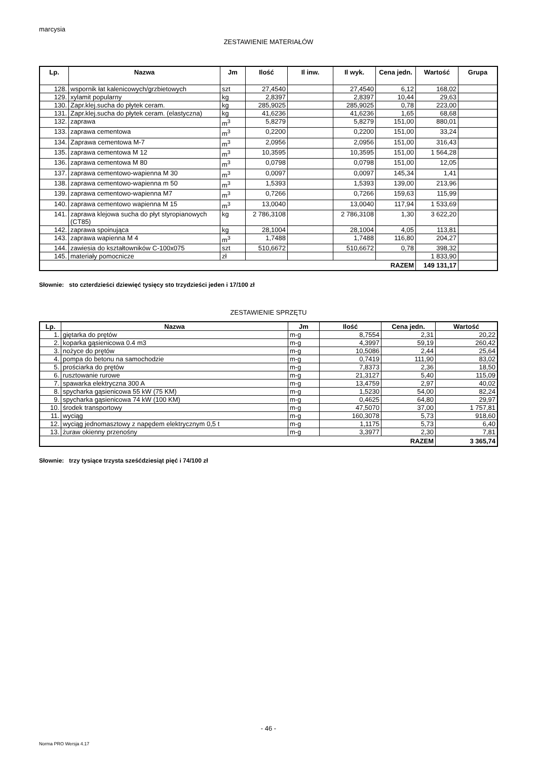marcysia
ZESTAWIENIE MATERIAŁÓW
| Lp. | Nazwa | Jm | Ilość | Il inw. | Il wyk. | Cena jedn. | Wartość | Grupa |
| --- | --- | --- | --- | --- | --- | --- | --- | --- |
| 128. | wspornik łat kalenicowych/grzbietowych | szt | 27,4540 | | 27,4540 | 6,12 | 168,02 | |
| 129. | xylamit popularny | kg | 2,8397 | | 2,8397 | 10,44 | 29,63 | |
| 130. | Zapr.klej.sucha do płytek ceram. | kg | 285,9025 | | 285,9025 | 0,78 | 223,00 | |
| 131. | Zapr.klej.sucha do płytek ceram. (elastyczna) | kg | 41,6236 | | 41,6236 | 1,65 | 68,68 | |
| 132. | zaprawa | m<sup>3</sup> | 5,8279 | | 5,8279 | 151,00 | 880,01 | |
| 133. | zaprawa cementowa | m<sup>3</sup> | 0,2200 | | 0,2200 | 151,00 | 33,24 | |
| 134. | Zaprawa cementowa M-7 | m<sup>3</sup> | 2,0956 | | 2,0956 | 151,00 | 316,43 | |
| 135. | zaprawa cementowa M 12 | m<sup>3</sup> | 10,3595 | | 10,3595 | 151,00 | 1 564,28 | |
| 136. | zaprawa cementowa M 80 | m<sup>3</sup> | 0,0798 | | 0,0798 | 151,00 | 12,05 | |
| 137. | zaprawa cementowo-wapienna M 30 | m<sup>3</sup> | 0,0097 | | 0,0097 | 145,34 | 1,41 | |
| 138. | zaprawa cementowo-wapienna m 50 | m<sup>3</sup> | 1,5393 | | 1,5393 | 139,00 | 213,96 | |
| 139. | zaprawa cementowo-wapienna M7 | m<sup>3</sup> | 0,7266 | | 0,7266 | 159,63 | 115,99 | |
| 140. | zaprawa cementowo wapienna M 15 | m<sup>3</sup> | 13,0040 | | 13,0040 | 117,94 | 1 533,69 | |
| 141. | zaprawa klejowa sucha do płyt styropianowych (CT85) | kg | 2 786,3108 | | 2 786,3108 | 1,30 | 3 622,20 | |
| 142. | zaprawa spoinująca | kg | 28,1004 | | 28,1004 | 4,05 | 113,81 | |
| 143. | zaprawa wapienna M 4 | m<sup>3</sup> | 1,7488 | | 1,7488 | 116,80 | 204,27 | |
| 144. | zawiesia do kształtowników C-100x075 | szt | 510,6672 | | 510,6672 | 0,78 | 398,32 | |
| 145. | materiały pomocnicze | zł | | | | | 1 833,90 | |
| RAZEM | | | | | | | 149 131,17 | |
Słownie: sto czterdzieści dziewięć tysięcy sto trzydzieści jeden i 17/100 zł
ZESTAWIENIE SPRZĘTU
| Lp. | Nazwa | Jm | Ilość | Cena jedn. | Wartość |
| --- | --- | --- | --- | --- | --- |
| 1. | giętarka do prętów | m-g | 8,7554 | 2,31 | 20,22 |
| 2. | koparka gąsienicowa 0.4 m3 | m-g | 4,3997 | 59,19 | 260,42 |
| 3. | nożyce do prętów | m-g | 10,5086 | 2,44 | 25,64 |
| 4. | pompa do betonu na samochodzie | m-g | 0,7419 | 111,90 | 83,02 |
| 5. | prościarka do prętów | m-g | 7,8373 | 2,36 | 18,50 |
| 6. | rusztowanie rurowe | m-g | 21,3127 | 5,40 | 115,09 |
| 7. | spawarka elektryczna 300 A | m-g | 13,4759 | 2,97 | 40,02 |
| 8. | spycharka gąsienicowa 55 kW (75 KM) | m-g | 1,5230 | 54,00 | 82,24 |
| 9. | spycharka gąsienicowa 74 kW (100 KM) | m-g | 0,4625 | 64,80 | 29,97 |
| 10. | środek transportowy | m-g | 47,5070 | 37,00 | 1 757,81 |
| 11. | wyciąg | m-g | 160,3078 | 5,73 | 918,60 |
| 12. | wyciąg jednomasztowy z napędem elektrycznym 0,5 t | m-g | 1,1175 | 5,73 | 6,40 |
| 13. | żuraw okienny przenośny | m-g | 3,3977 | 2,30 | 7,81 |
| RAZEM | | | | | 3 365,74 |
Słownie: trzy tysiące trzysta sześćdziesiąt pięć i 74/100 zł
- 46 -
Norma PRO Wersja 4.17